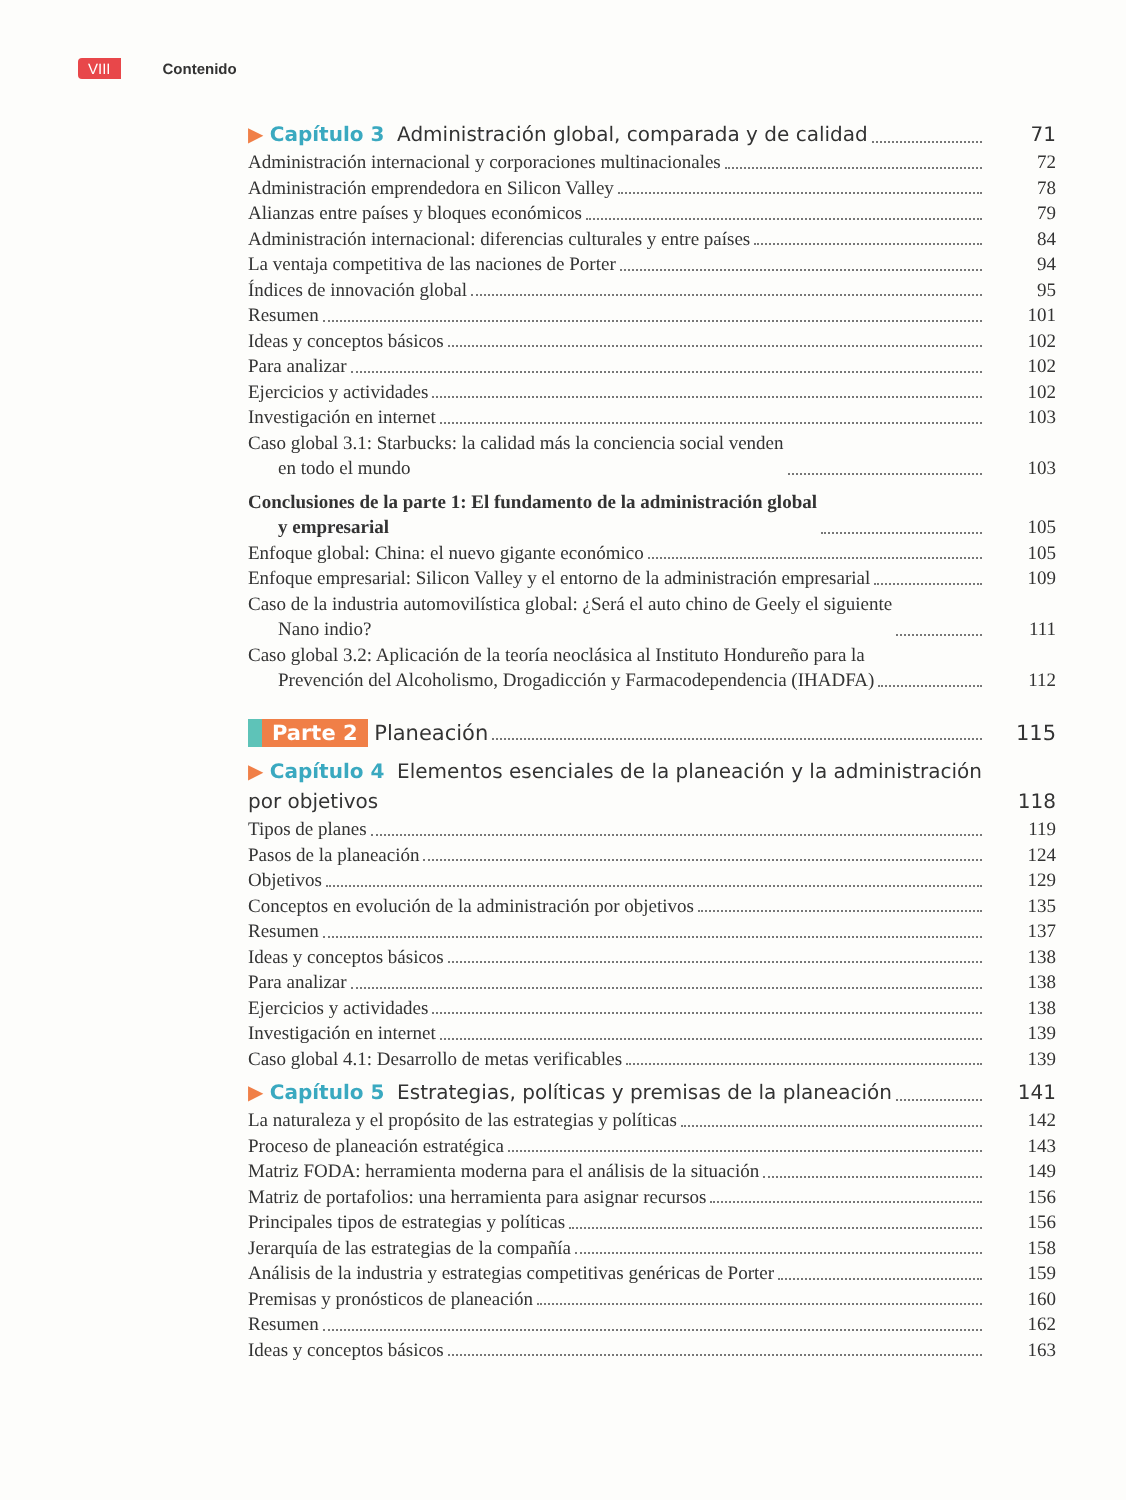VIII Contenido
▶ Capítulo 3 Administración global, comparada y de calidad
71
Administración internacional y corporaciones multinacionales
72
Administración emprendedora en Silicon Valley
78
Alianzas entre países y bloques económicos
79
Administración internacional: diferencias culturales y entre países
84
La ventaja competitiva de las naciones de Porter
94
Índices de innovación global
95
Resumen
101
Ideas y conceptos básicos
102
Para analizar
102
Ejercicios y actividades
102
Investigación en internet
103
Caso global 3.1: Starbucks: la calidad más la conciencia social venden
en todo el mundo
103
Conclusiones de la parte 1: El fundamento de la administración global
y empresarial
105
Enfoque global: China: el nuevo gigante económico
105
Enfoque empresarial: Silicon Valley y el entorno de la administración empresarial
109
Caso de la industria automovilística global: ¿Será el auto chino de Geely el siguiente
Nano indio?
111
Caso global 3.2: Aplicación de la teoría neoclásica al Instituto Hondureño para la
Prevención del Alcoholismo, Drogadicción y Farmacodependencia (IHADFA)
112
Parte 2 Planeación
115
▶ Capítulo 4 Elementos esenciales de la planeación y la administración
por objetivos
118
Tipos de planes
119
Pasos de la planeación
124
Objetivos
129
Conceptos en evolución de la administración por objetivos
135
Resumen
137
Ideas y conceptos básicos
138
Para analizar
138
Ejercicios y actividades
138
Investigación en internet
139
Caso global 4.1: Desarrollo de metas verificables
139
▶ Capítulo 5 Estrategias, políticas y premisas de la planeación
141
La naturaleza y el propósito de las estrategias y políticas
142
Proceso de planeación estratégica
143
Matriz FODA: herramienta moderna para el análisis de la situación
149
Matriz de portafolios: una herramienta para asignar recursos
156
Principales tipos de estrategias y políticas
156
Jerarquía de las estrategias de la compañía
158
Análisis de la industria y estrategias competitivas genéricas de Porter
159
Premisas y pronósticos de planeación
160
Resumen
162
Ideas y conceptos básicos
163